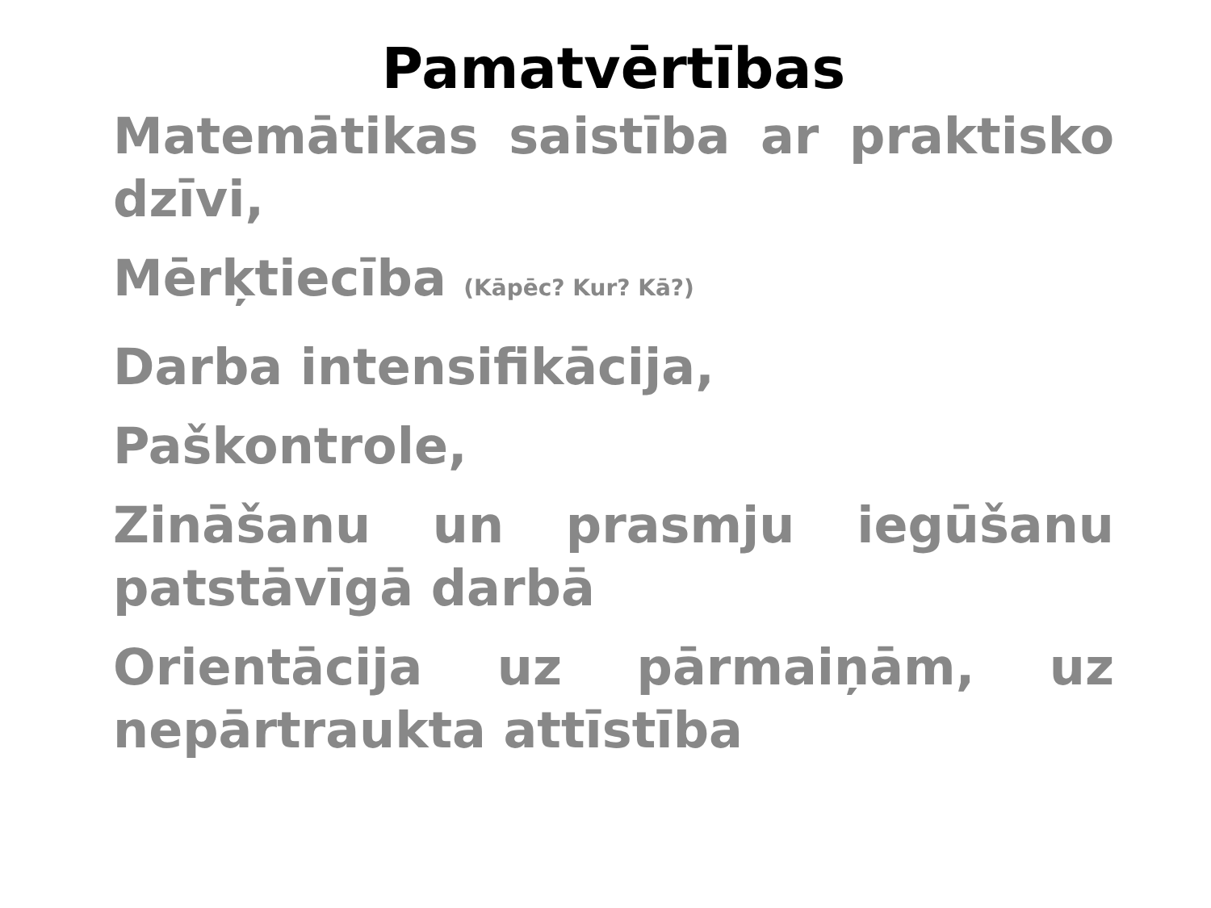Pamatvērtības
Matemātikas saistība ar praktisko dzīvi,
Mērķtiecība (Kāpēc? Kur? Kā?)
Darba intensifikācija,
Paškontrole,
Zināšanu un prasmju iegūšanu patstāvīgā darbā
Orientācija uz pārmaiņām, uz nepārtraukta attīstība